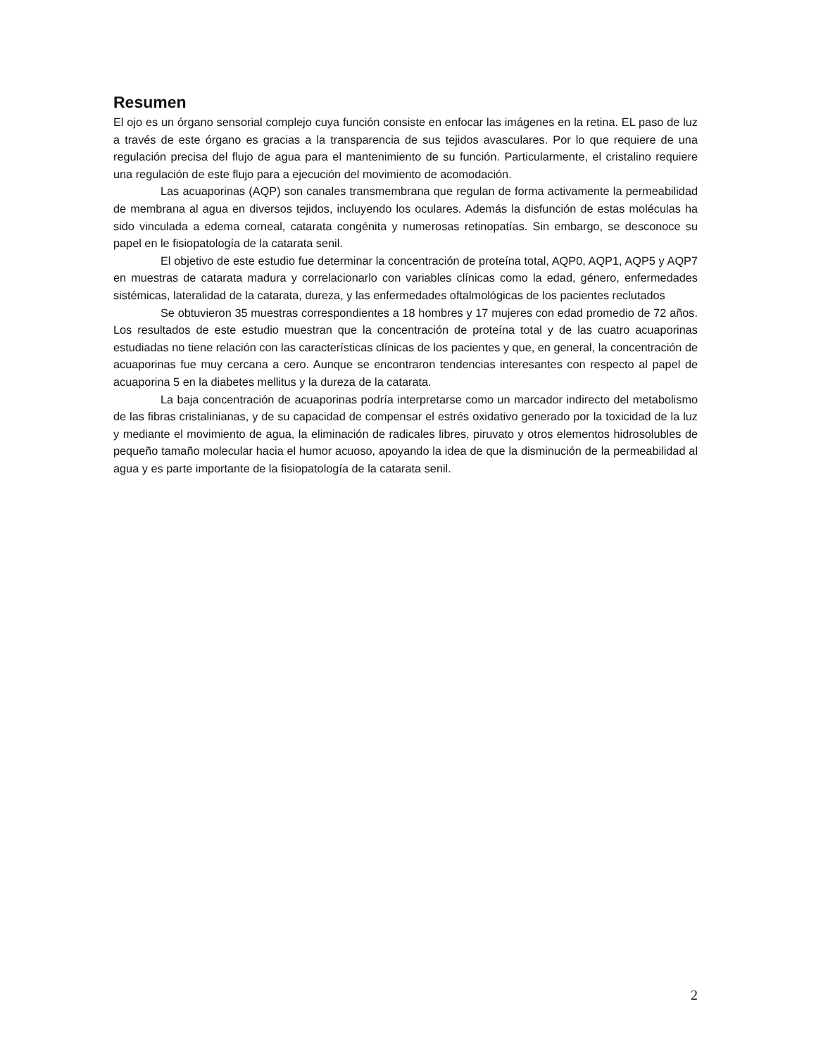Resumen
El ojo es un órgano sensorial complejo cuya función consiste en enfocar las imágenes en la retina. EL paso de luz a través de este órgano es gracias a la transparencia de sus tejidos avasculares. Por lo que requiere de una regulación precisa del flujo de agua para el mantenimiento de su función. Particularmente, el cristalino requiere una regulación de este flujo para a ejecución del movimiento de acomodación.
Las acuaporinas (AQP) son canales transmembrana que regulan de forma activamente la permeabilidad de membrana al agua en diversos tejidos, incluyendo los oculares. Además la disfunción de estas moléculas ha sido vinculada a edema corneal, catarata congénita y numerosas retinopatías. Sin embargo, se desconoce su papel en le fisiopatología de la catarata senil.
El objetivo de este estudio fue determinar la concentración de proteína total, AQP0, AQP1, AQP5 y AQP7 en muestras de catarata madura y correlacionarlo con variables clínicas como la edad, género, enfermedades sistémicas, lateralidad de la catarata, dureza, y las enfermedades oftalmológicas de los pacientes reclutados
Se obtuvieron 35 muestras correspondientes a 18 hombres y 17 mujeres con edad promedio de 72 años. Los resultados de este estudio muestran que la concentración de proteína total y de las cuatro acuaporinas estudiadas no tiene relación con las características clínicas de los pacientes y que, en general, la concentración de acuaporinas fue muy cercana a cero. Aunque se encontraron tendencias interesantes con respecto al papel de acuaporina 5 en la diabetes mellitus y la dureza de la catarata.
La baja concentración de acuaporinas podría interpretarse como un marcador indirecto del metabolismo de las fibras cristalinianas, y de su capacidad de compensar el estrés oxidativo generado por la toxicidad de la luz y mediante el movimiento de agua, la eliminación de radicales libres, piruvato y otros elementos hidrosolubles de pequeño tamaño molecular hacia el humor acuoso, apoyando la idea de que la disminución de la permeabilidad al agua y es parte importante de la fisiopatología de la catarata senil.
2